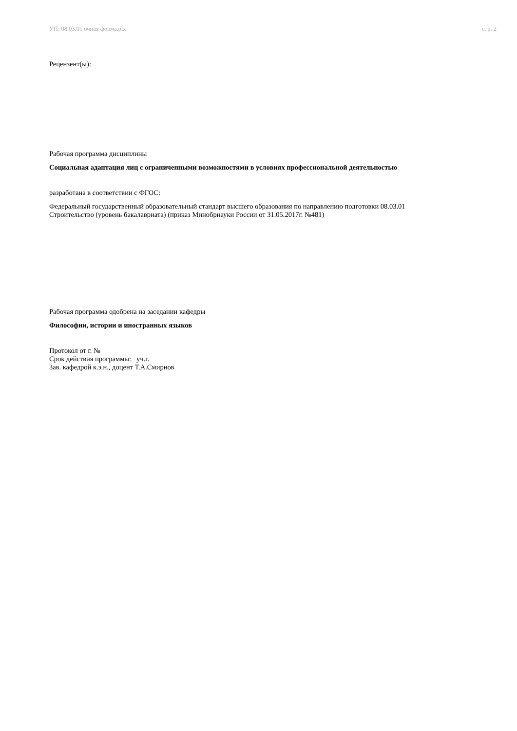УП: 08.03.01 очная форма.plx стр. 2
Рецензент(ы):
Рабочая программа дисциплины
Социальная адаптация лиц с ограниченными возможностями в условиях профессиональной деятельностью
разработана в соответствии с ФГОС:
Федеральный государственный образовательный стандарт высшего образования по направлению подготовки 08.03.01
Строительство (уровень бакалавриата) (приказ Минобрнауки России от 31.05.2017г. №481)
Рабочая программа одобрена на заседании кафедры
Философии, истории и иностранных языков
Протокол от г. №
Срок действия программы: уч.г.
Зав. кафедрой к.э.н., доцент Т.А.Смирнов